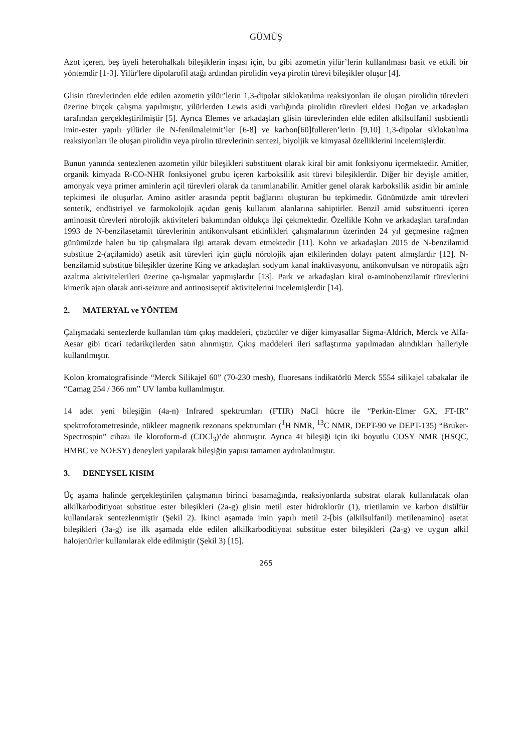GÜMÜŞ
Azot içeren, beş üyeli heterohalkalı bileşiklerin inşası için, bu gibi azometin yilür’lerin kullanılması basit ve etkili bir yöntemdir [1-3]. Yilür'lere dipolarofil atağı ardından pirolidin veya pirolin türevi bileşikler oluşur [4].
Glisin türevlerinden elde edilen azometin yilür’lerin 1,3-dipolar siklokatılma reaksiyonları ile oluşan pirolidin türevleri üzerine birçok çalışma yapılmıştır, yilürlerden Lewis asidi varlığında pirolidin türevleri eldesi Doğan ve arkadaşları tarafından gerçekleştirilmiştir [5]. Ayrıca Elemes ve arkadaşları glisin türevlerinden elde edilen alkilsulfanil susbtientli imin-ester yapılı yilürler ile N-fenilmaleimit’ler [6-8] ve karbon[60]fulleren’lerin [9,10] 1,3-dipolar siklokatılma reaksiyonları ile oluşan pirolidin veya pirolin türevlerinin sentezi, biyoljik ve kimyasal özelliklerini incelemişlerdir.
Bunun yanında sentezlenen azometin yilür bileşikleri substituent olarak kiral bir amit fonksiyonu içermektedir. Amitler, organik kimyada R-CO-NHR fonksiyonel grubu içeren karboksilik asit türevi bileşiklerdir. Diğer bir deyişle amitler, amonyak veya primer aminlerin açil türevleri olarak da tanımlanabilir. Amitler genel olarak karboksilik asidin bir aminle tepkimesi ile oluşurlar. Amino asitler arasında peptit bağlarını oluşturan bu tepkimedir. Günümüzde amit türevleri sentetik, endüstriyel ve farmokolojik açıdan geniş kullanım alanlarına sahiptirler. Benzil amid substituenti içeren aminoasit türevleri nörolojik aktiviteleri bakımından oldukça ilgi çekmektedir. Özellikle Kohn ve arkadaşları tarafından 1993 de N-benzilasetamit türevlerinin antikonvulsant etkinlikleri çalışmalarının üzerinden 24 yıl geçmesine rağmen günümüzde halen bu tip çalışmalara ilgi artarak devam etmektedir [11]. Kohn ve arkadaşları 2015 de N-benzilamid substitue 2-(açilamido) asetik asit türevleri için güçlü nörolojik ajan etkilerinden dolayı patent almışlardır [12]. N-benzilamid substitue bileşikler üzerine King ve arkadaşları sodyum kanal inaktivasyonu, antikonvulsan ve nöropatik ağrı azaltma aktivitelerileri üzerine ça-lışmalar yapmışlardır [13]. Park ve arkadaşları kiral α-aminobenzilamit türevlerini kimerik ajan olarak anti-seizure and antinosiseptif aktivitelerini incelemişlerdir [14].
2. MATERYAL ve YÖNTEM
Çalışmadaki sentezlerde kullanılan tüm çıkış maddeleri, çözücüler ve diğer kimyasallar Sigma-Aldrich, Merck ve Alfa-Aesar gibi ticari tedarikçilerden satın alınmıştır. Çıkış maddeleri ileri saflaştırma yapılmadan alındıkları halleriyle kullanılmıştır.
Kolon kromatografisinde “Merck Silikajel 60” (70-230 mesh), fluoresans indikatörlü Merck 5554 silikajel tabakalar ile “Camag 254 / 366 nm” UV lamba kullanılmıştır.
14 adet yeni bileşiğin (4a-n) Infrared spektrumları (FTIR) NaCl hücre ile “Perkin-Elmer GX, FT-IR” spektrofotometresinde, nükleer magnetik rezonans spektrumları (<sup>1</sup>H NMR, <sup>13</sup>C NMR, DEPT-90 ve DEPT-135) “Bruker-Spectrospin” cihazı ile kloroform-d (CDCl<sub>3</sub>)’de alınmıştır. Ayrıca 4i bileşiği için iki boyutlu COSY NMR (HSQC, HMBC ve NOESY) deneyleri yapılarak bileşiğin yapısı tamamen aydınlatılmıştır.
3. DENEYSEL KISIM
Üç aşama halinde gerçekleştirilen çalışmanın birinci basamağında, reaksiyonlarda substrat olarak kullanılacak olan alkilkarboditiyoat substitue ester bileşikleri (2a-g) glisin metil ester hidroklorür (1), trietilamin ve karbon disülfür kullanılarak sentezlenmiştir (Şekil 2). İkinci aşamada imin yapılı metil 2-[bis (alkilsulfanil) metilenamino] asetat bileşikleri (3a-g) ise ilk aşamada elde edilen alkilkarboditiyoat substitue ester bileşikleri (2a-g) ve uygun alkil halojenürler kullanılarak elde edilmiştir (Şekil 3) [15].
265